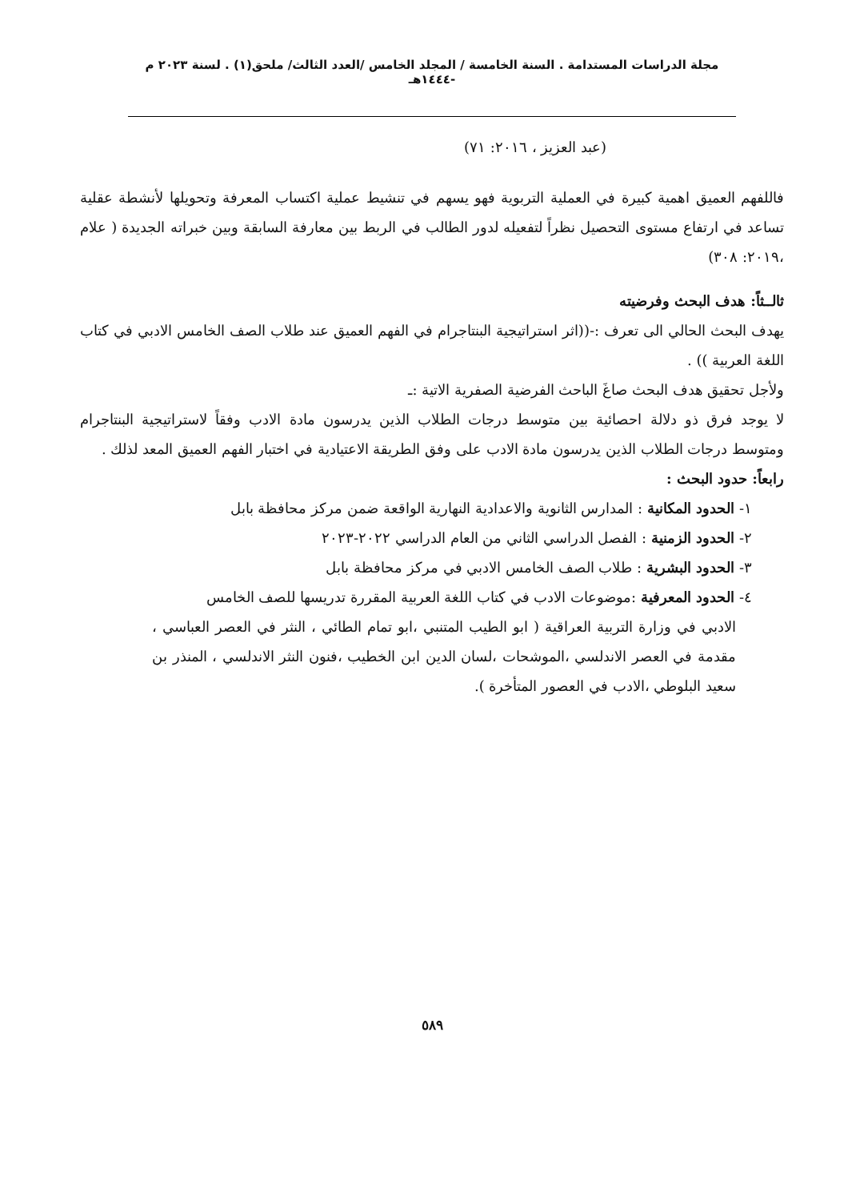مجلة الدراسات المستدامة . السنة الخامسة / المجلد الخامس /العدد الثالث/ ملحق(١) . لسنة ٢٠٢٣ م -١٤٤٤هـ
(عبد العزيز ، ٢٠١٦: ٧١)
فاللفهم العميق اهمية كبيرة في العملية التربوية فهو يسهم في تنشيط عملية اكتساب المعرفة وتحويلها لأنشطة عقلية تساعد في ارتفاع مستوى التحصيل نظراً لتفعيله لدور الطالب في الربط بين معارفة السابقة وبين خبراته الجديدة ( علام ،٢٠١٩: ٣٠٨)
ثالــثاً: هدف البحث وفرضيته
يهدف البحث الحالي الى تعرف :-((اثر استراتيجية البنتاجرام في الفهم العميق عند طلاب الصف الخامس الادبي في كتاب اللغة العربية )) .
ولأجل تحقيق هدف البحث صاغَ الباحث الفرضية الصفرية الاتية :ـ
لا يوجد فرق ذو دلالة احصائية بين متوسط درجات الطلاب الذين يدرسون مادة الادب وفقاً لاستراتيجية البنتاجرام ومتوسط درجات الطلاب الذين يدرسون مادة الادب على وفق الطريقة الاعتيادية في اختبار الفهم العميق المعد لذلك .
رابعاً: حدود البحث :
١- الحدود المكانية : المدارس الثانوية والاعدادية النهارية الواقعة ضمن مركز محافظة بابل
٢- الحدود الزمنية : الفصل الدراسي الثاني من العام الدراسي ٢٠٢٢-٢٠٢٣
٣- الحدود البشرية : طلاب الصف الخامس الادبي في مركز محافظة بابل
٤- الحدود المعرفية :موضوعات الادب في كتاب اللغة العربية المقررة تدريسها للصف الخامس
الادبي في وزارة التربية العراقية ( ابو الطيب المتنبي ،ابو تمام الطائي ، النثر في العصر العباسي ، مقدمة في العصر الاندلسي ،الموشحات ،لسان الدين ابن الخطيب ،فنون النثر الاندلسي ، المنذر بن سعيد البلوطي ،الادب في العصور المتأخرة ).
٥٨٩